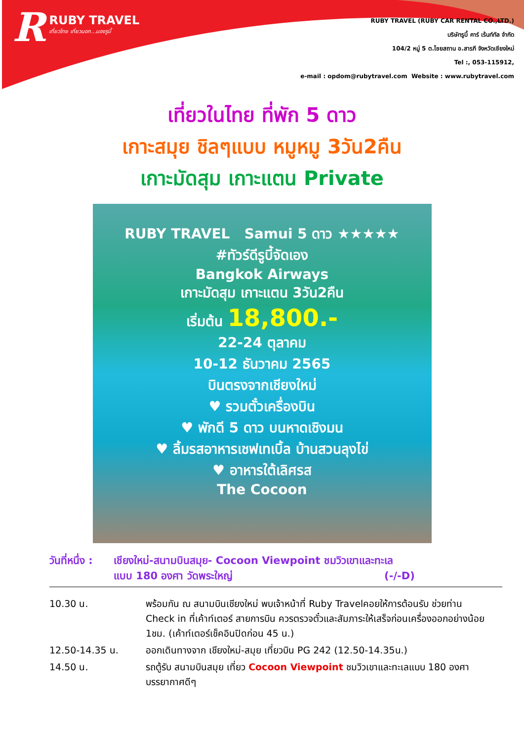RRUBY TRAVEL
เที่ยวไทย เที่ยวนอก...มองรูบี้
RUBY TRAVEL (RUBY CAR RENTAL CO.,LTD.)
บริษัทรูบี้ คาร์ เร้นท์ทัล จำกัด
104/2 หมู่ 5 ต.ไชยสถาน อ.สารภี จังหวัดเชียงใหม่
Tel :, 053-115912,
e-mail : opdom@rubytravel.com Website : www.rubytravel.com
เที่ยวในไทย ที่พัก 5 ดาว
เกาะสมุย ชิลๆแบบ หมูหมู 3วัน2คืน
เกาะมัดสุม เกาะแตน Private
RUBY TRAVEL Samui 5 ดาว ★★★★★
#ทัวร์ดีรูบี้จัดเอง
Bangkok Airways
เกาะมัดสุม เกาะแตน 3วัน2คืน
เริ่มต้น 18,800.-
22-24 ตุลาคม
10-12 ธันวาคม 2565
บินตรงจากเชียงใหม่
♥ รวมตั๋วเครื่องบิน
♥ พักดี 5 ดาว บนหาดเชิงมน
♥ ลิ้มรสอาหารเชฟเทเบิ้ล บ้านสวนลุงไข่
♥ อาหารใต้เลิศรส
The Cocoon
วันที่หนึ่ง : เชียงใหม่-สนามบินสมุย- Cocoon Viewpoint ชมวิวเขาและทะเล
แบบ 180 องศา วัดพระใหญ่ (-/-D)
| 10.30 น. | พร้อมกัน ณ สนามบินเชียงใหม่ พบเจ้าหน้าที่ Ruby Travelคอยให้การต้อนรับ ช่วยท่าน Check in ที่เค้าท์เตอร์ สายการบิน ควรตรวจตั๋วและสัมภาระให้เสร็จก่อนเครื่องออกอย่างน้อย 1ชม. (เค้าท์เตอร์เช็คอินปิดก่อน 45 น.) |
| 12.50-14.35 น. | ออกเดินทางจาก เชียงใหม่-สมุย เที่ยวบิน PG 242 (12.50-14.35น.) |
| 14.50 น. | รถตู้รับ สนามบินสมุย เที่ยว Cocoon Viewpoint ชมวิวเขาและทะเลแบบ 180 องศา บรรยากาศดีๆ |